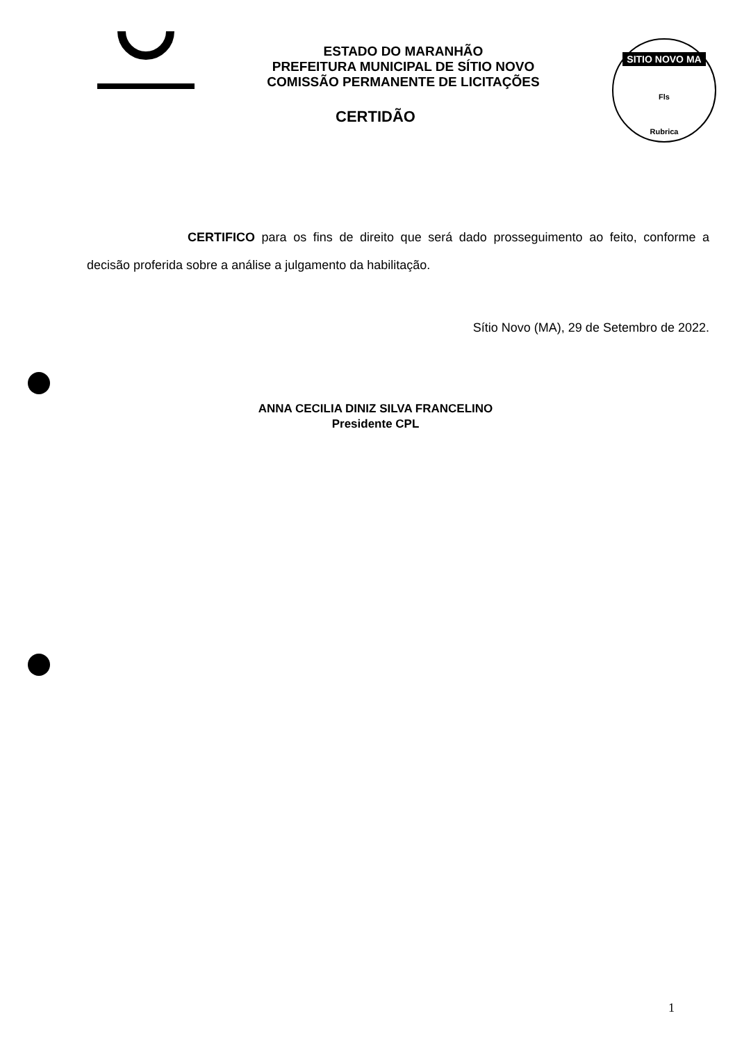ESTADO DO MARANHÃO
PREFEITURA MUNICIPAL DE SÍTIO NOVO
COMISSÃO PERMANENTE DE LICITAÇÕES
SITIO NOVO MA
Fls
Rubrica
CERTIDÃO
CERTIFICO para os fins de direito que será dado prosseguimento ao feito, conforme a decisão proferida sobre a análise a julgamento da habilitação.
Sítio Novo (MA), 29 de Setembro de 2022.
ANNA CECILIA DINIZ SILVA FRANCELINO
Presidente CPL
1